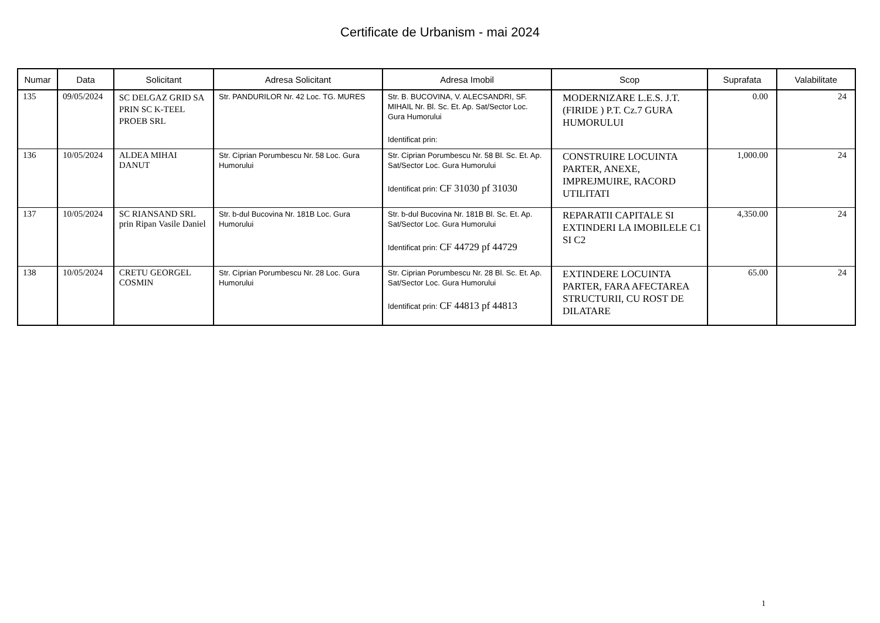Certificate de Urbanism - mai 2024
| Numar | Data | Solicitant | Adresa Solicitant | Adresa Imobil | Scop | Suprafata | Valabilitate |
| --- | --- | --- | --- | --- | --- | --- | --- |
| 135 | 09/05/2024 | SC DELGAZ GRID SA PRIN SC K-TEEL PROEB SRL | Str. PANDURILOR Nr. 42 Loc. TG. MURES | Str. B. BUCOVINA, V. ALECSANDRI, SF. MIHAIL Nr. Bl. Sc. Et. Ap. Sat/Sector Loc. Gura Humorului Identificat prin: | MODERNIZARE L.E.S. J.T. (FIRIDE ) P.T. Cz.7 GURA HUMORULUI | 0.00 | 24 |
| 136 | 10/05/2024 | ALDEA MIHAI DANUT | Str. Ciprian Porumbescu Nr. 58 Loc. Gura Humorului | Str. Ciprian Porumbescu Nr. 58 Bl. Sc. Et. Ap. Sat/Sector Loc. Gura Humorului Identificat prin: CF 31030 pf 31030 | CONSTRUIRE LOCUINTA PARTER, ANEXE, IMPREJMUIRE, RACORD UTILITATI | 1,000.00 | 24 |
| 137 | 10/05/2024 | SC RIANSAND SRL prin Ripan Vasile Daniel | Str. b-dul Bucovina Nr. 181B Loc. Gura Humorului | Str. b-dul Bucovina Nr. 181B Bl. Sc. Et. Ap. Sat/Sector Loc. Gura Humorului Identificat prin: CF 44729 pf 44729 | REPARATII CAPITALE SI EXTINDERI LA IMOBILELE C1 SI C2 | 4,350.00 | 24 |
| 138 | 10/05/2024 | CRETU GEORGEL COSMIN | Str. Ciprian Porumbescu Nr. 28 Loc. Gura Humorului | Str. Ciprian Porumbescu Nr. 28 Bl. Sc. Et. Ap. Sat/Sector Loc. Gura Humorului Identificat prin: CF 44813 pf 44813 | EXTINDERE LOCUINTA PARTER, FARA AFECTAREA STRUCTURII, CU ROST DE DILATARE | 65.00 | 24 |
1